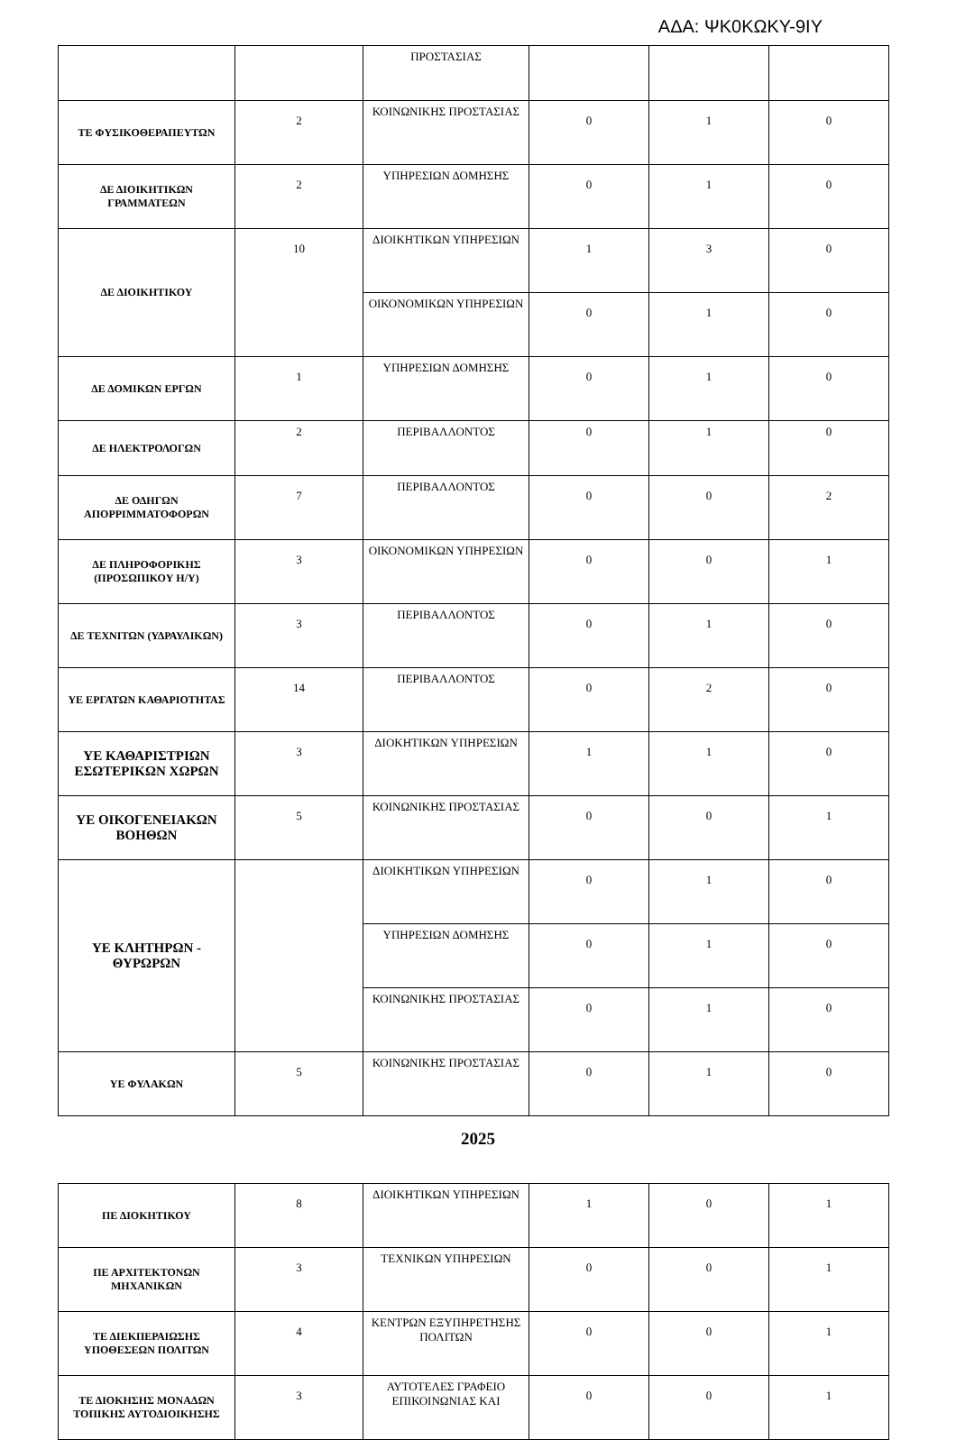ΑΔΑ: ΨΚ0ΚΩΚΥ-9ΙΥ
| | | ΠΡΟΣΤΑΣΙΑΣ | | | |
| ΤΕ ΦΥΣΙΚΟΘΕΡΑΠΕΥΤΩΝ | 2 | ΚΟΙΝΩΝΙΚΗΣ ΠΡΟΣΤΑΣΙΑΣ | 0 | 1 | 0 |
| ΔΕ ΔΙΟΙΚΗΤΙΚΩΝ ΓΡΑΜΜΑΤΕΩΝ | 2 | ΥΠΗΡΕΣΙΩΝ ΔΟΜΗΣΗΣ | 0 | 1 | 0 |
| ΔΕ ΔΙΟΙΚΗΤΙΚΟΥ | 10 | ΔΙΟΙΚΗΤΙΚΩΝ ΥΠΗΡΕΣΙΩΝ | 1 | 3 | 0 |
| | | ΟΙΚΟΝΟΜΙΚΩΝ ΥΠΗΡΕΣΙΩΝ | 0 | 1 | 0 |
| ΔΕ ΔΟΜΙΚΩΝ ΕΡΓΩΝ | 1 | ΥΠΗΡΕΣΙΩΝ ΔΟΜΗΣΗΣ | 0 | 1 | 0 |
| ΔΕ ΗΛΕΚΤΡΟΛΟΓΩΝ | 2 | ΠΕΡΙΒΑΛΛΟΝΤΟΣ | 0 | 1 | 0 |
| ΔΕ ΟΔΗΓΩΝ ΑΠΟΡΡΙΜΜΑΤΟΦΟΡΩΝ | 7 | ΠΕΡΙΒΑΛΛΟΝΤΟΣ | 0 | 0 | 2 |
| ΔΕ ΠΛΗΡΟΦΟΡΙΚΗΣ (ΠΡΟΣΩΠΙΚΟΥ Η/Υ) | 3 | ΟΙΚΟΝΟΜΙΚΩΝ ΥΠΗΡΕΣΙΩΝ | 0 | 0 | 1 |
| ΔΕ ΤΕΧΝΙΤΩΝ (ΥΔΡΑΥΛΙΚΩΝ) | 3 | ΠΕΡΙΒΑΛΛΟΝΤΟΣ | 0 | 1 | 0 |
| ΥΕ ΕΡΓΑΤΩΝ ΚΑΘΑΡΙΟΤΗΤΑΣ | 14 | ΠΕΡΙΒΑΛΛΟΝΤΟΣ | 0 | 2 | 0 |
| ΥΕ ΚΑΘΑΡΙΣΤΡΙΩΝ ΕΣΩΤΕΡΙΚΩΝ ΧΩΡΩΝ | 3 | ΔΙΟΚΗΤΙΚΩΝ ΥΠΗΡΕΣΙΩΝ | 1 | 1 | 0 |
| ΥΕ ΟΙΚΟΓΕΝΕΙΑΚΩΝ ΒΟΗΘΩΝ | 5 | ΚΟΙΝΩΝΙΚΗΣ ΠΡΟΣΤΑΣΙΑΣ | 0 | 0 | 1 |
| ΥΕ ΚΛΗΤΗΡΩΝ - ΘΥΡΩΡΩΝ | | ΔΙΟΙΚΗΤΙΚΩΝ ΥΠΗΡΕΣΙΩΝ | 0 | 1 | 0 |
| | | ΥΠΗΡΕΣΙΩΝ ΔΟΜΗΣΗΣ | 0 | 1 | 0 |
| | | ΚΟΙΝΩΝΙΚΗΣ ΠΡΟΣΤΑΣΙΑΣ | 0 | 1 | 0 |
| ΥΕ ΦΥΛΑΚΩΝ | 5 | ΚΟΙΝΩΝΙΚΗΣ ΠΡΟΣΤΑΣΙΑΣ | 0 | 1 | 0 |
2025
| ΠΕ ΔΙΟΚΗΤΙΚΟΥ | 8 | ΔΙΟΙΚΗΤΙΚΩΝ ΥΠΗΡΕΣΙΩΝ | 1 | 0 | 1 |
| ΠΕ ΑΡΧΙΤΕΚΤΟΝΩΝ ΜΗΧΑΝΙΚΩΝ | 3 | ΤΕΧΝΙΚΩΝ ΥΠΗΡΕΣΙΩΝ | 0 | 0 | 1 |
| ΤΕ ΔΙΕΚΠΕΡΑΙΩΣΗΣ ΥΠΟΘΕΣΕΩΝ ΠΟΛΙΤΩΝ | 4 | ΚΕΝΤΡΩΝ ΕΞΥΠΗΡΕΤΗΣΗΣ ΠΟΛΙΤΩΝ | 0 | 0 | 1 |
| ΤΕ ΔΙΟΚΗΣΗΣ ΜΟΝΑΔΩΝ ΤΟΠΙΚΗΣ ΑΥΤΟΔΙΟΙΚΗΣΗΣ | 3 | ΑΥΤΟΤΕΛΕΣ ΓΡΑΦΕΙΟ ΕΠΙΚΟΙΝΩΝΙΑΣ ΚΑΙ | 0 | 0 | 1 |